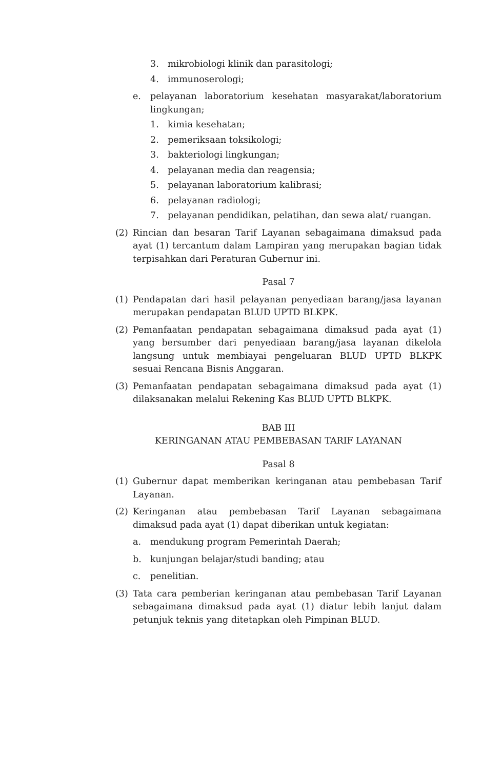3. mikrobiologi klinik dan parasitologi;
4. immunoserologi;
e. pelayanan laboratorium kesehatan masyarakat/laboratorium lingkungan;
1. kimia kesehatan;
2. pemeriksaan toksikologi;
3. bakteriologi lingkungan;
4. pelayanan media dan reagensia;
5. pelayanan laboratorium kalibrasi;
6. pelayanan radiologi;
7. pelayanan pendidikan, pelatihan, dan sewa alat/ ruangan.
(2) Rincian dan besaran Tarif Layanan sebagaimana dimaksud pada ayat (1) tercantum dalam Lampiran yang merupakan bagian tidak terpisahkan dari Peraturan Gubernur ini.
Pasal 7
(1) Pendapatan dari hasil pelayanan penyediaan barang/jasa layanan merupakan pendapatan BLUD UPTD BLKPK.
(2) Pemanfaatan pendapatan sebagaimana dimaksud pada ayat (1) yang bersumber dari penyediaan barang/jasa layanan dikelola langsung untuk membiayai pengeluaran BLUD UPTD BLKPK sesuai Rencana Bisnis Anggaran.
(3) Pemanfaatan pendapatan sebagaimana dimaksud pada ayat (1) dilaksanakan melalui Rekening Kas BLUD UPTD BLKPK.
BAB III
KERINGANAN ATAU PEMBEBASAN TARIF LAYANAN
Pasal 8
(1) Gubernur dapat memberikan keringanan atau pembebasan Tarif Layanan.
(2) Keringanan atau pembebasan Tarif Layanan sebagaimana dimaksud pada ayat (1) dapat diberikan untuk kegiatan:
a. mendukung program Pemerintah Daerah;
b. kunjungan belajar/studi banding; atau
c. penelitian.
(3) Tata cara pemberian keringanan atau pembebasan Tarif Layanan sebagaimana dimaksud pada ayat (1) diatur lebih lanjut dalam petunjuk teknis yang ditetapkan oleh Pimpinan BLUD.